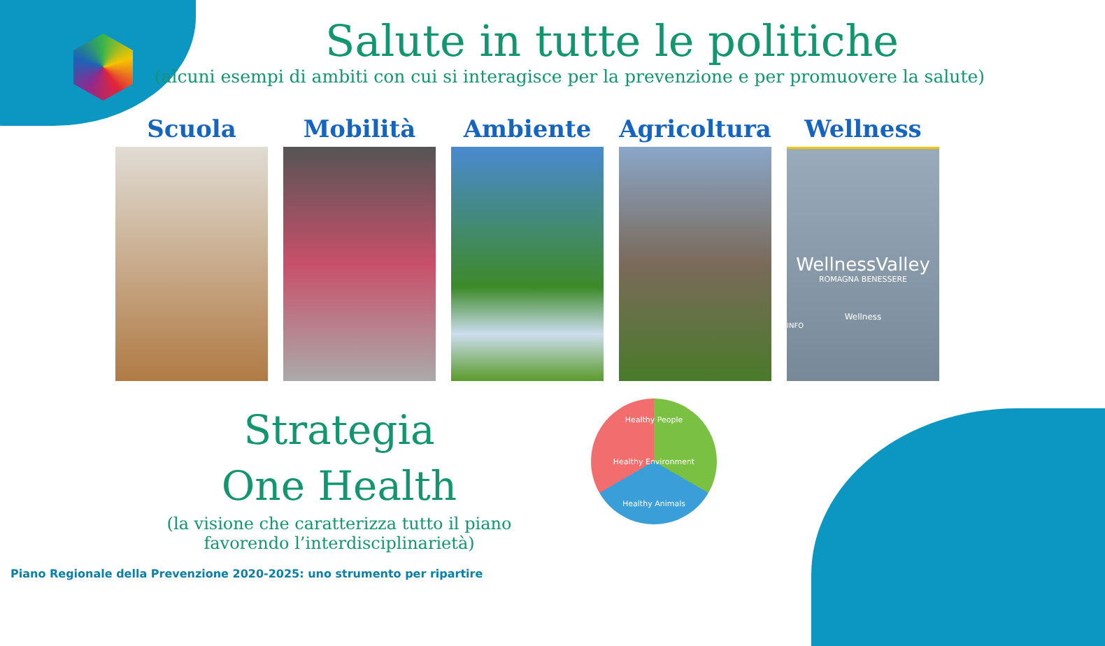Salute in tutte le politiche
(alcuni esempi di ambiti con cui si interagisce per la prevenzione e per promuovere la salute)
Scuola Mobilità Ambiente Agricoltura Wellness
WellnessValley
ROMAGNA BENESSERE
Wellness
INFO
Strategia
One Health
(la visione che caratterizza tutto il piano
favorendo l’interdisciplinarietà)
Healthy People
Healthy Environment
Healthy Animals
Piano Regionale della Prevenzione 2020-2025: uno strumento per ripartire